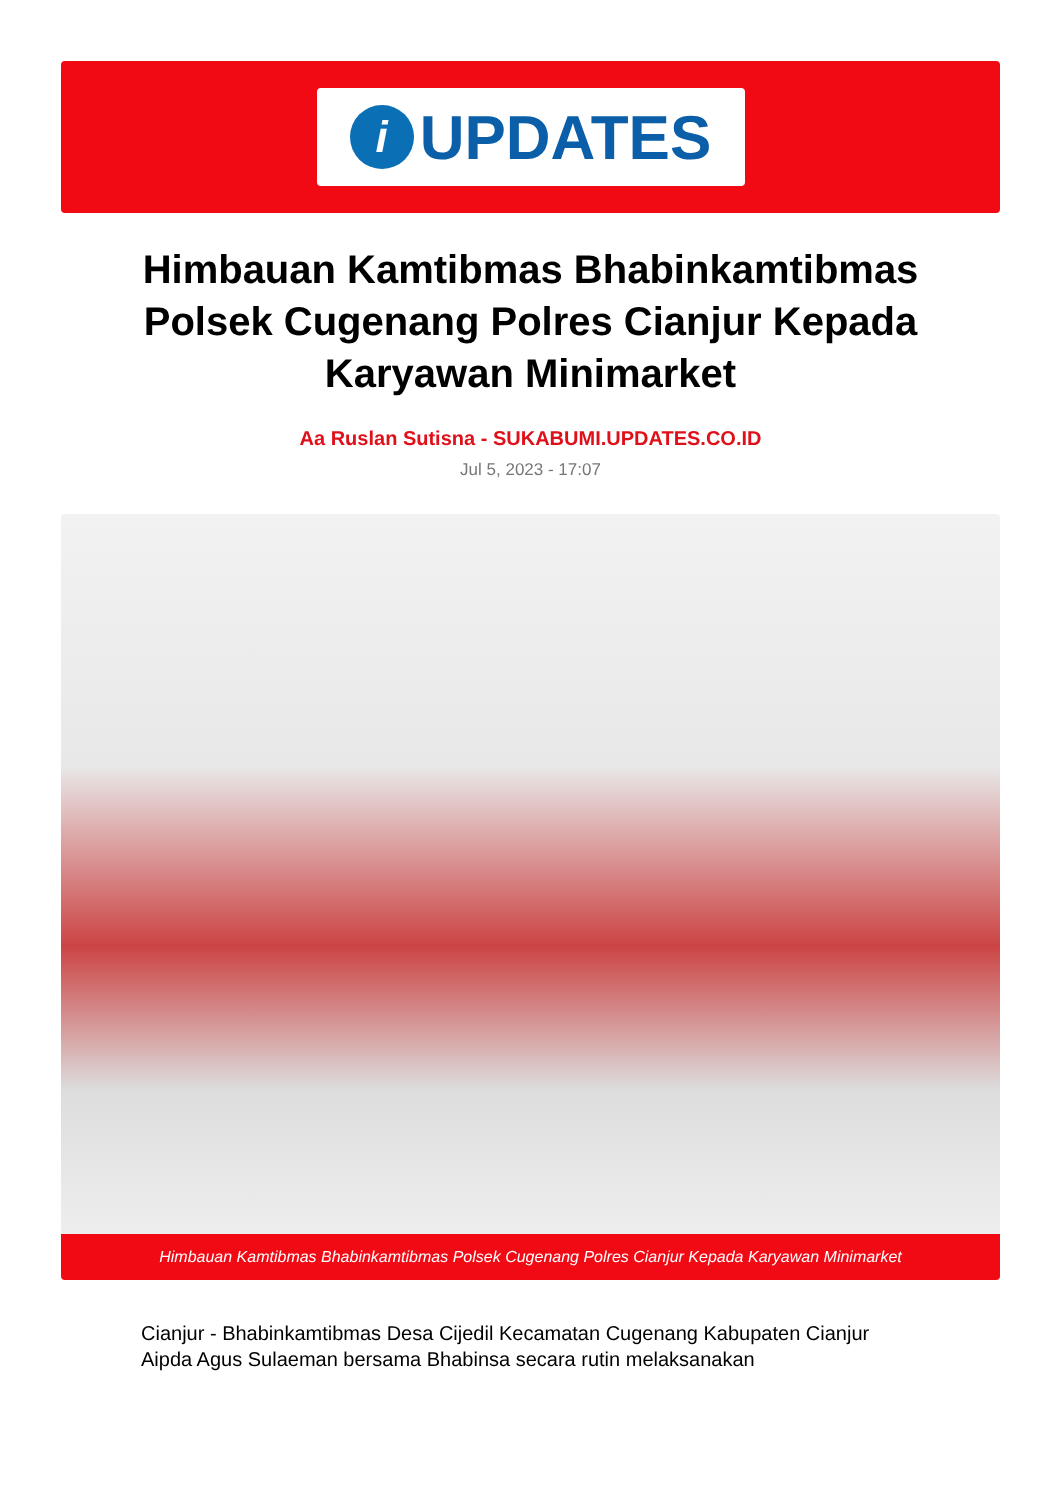i
UPDATES
Himbauan Kamtibmas Bhabinkamtibmas Polsek Cugenang Polres Cianjur Kepada Karyawan Minimarket
Aa Ruslan Sutisna - SUKABUMI.UPDATES.CO.ID
Jul 5, 2023 - 17:07
Himbauan Kamtibmas Bhabinkamtibmas Polsek Cugenang Polres Cianjur Kepada Karyawan Minimarket
Cianjur - Bhabinkamtibmas Desa Cijedil Kecamatan Cugenang Kabupaten Cianjur Aipda Agus Sulaeman bersama Bhabinsa secara rutin melaksanakan